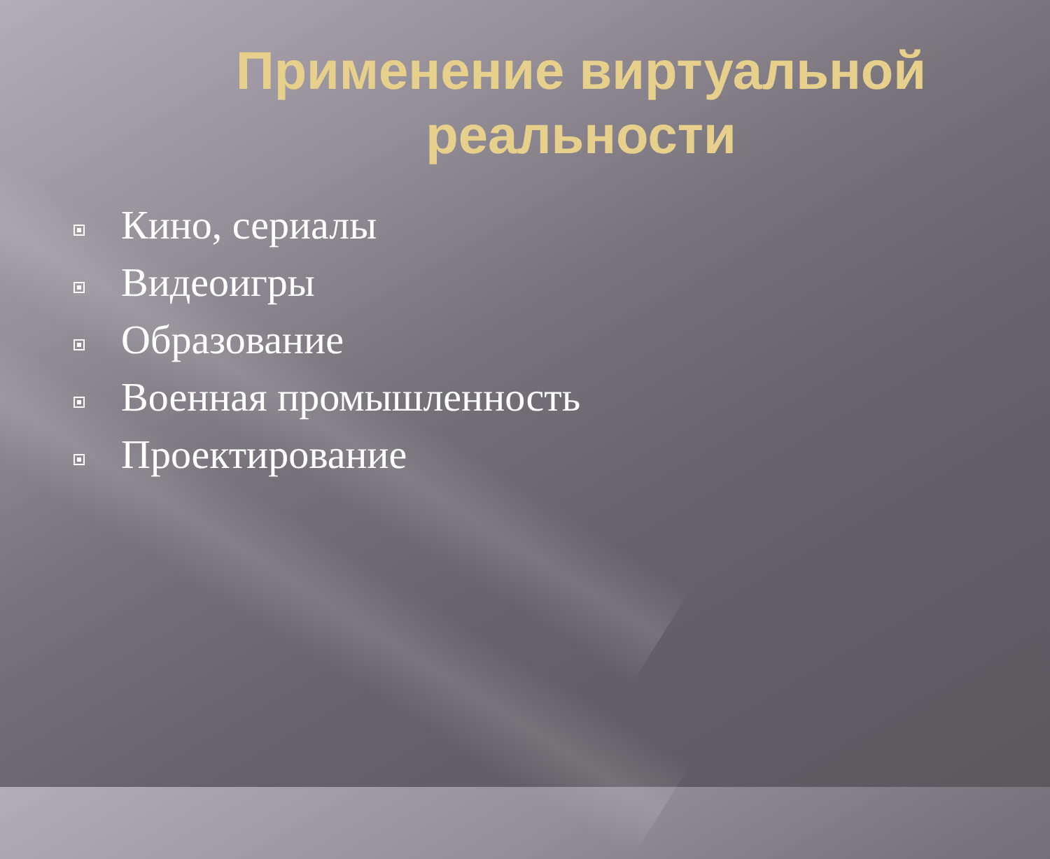Применение виртуальной реальности
Кино, сериалы
Видеоигры
Образование
Военная промышленность
Проектирование